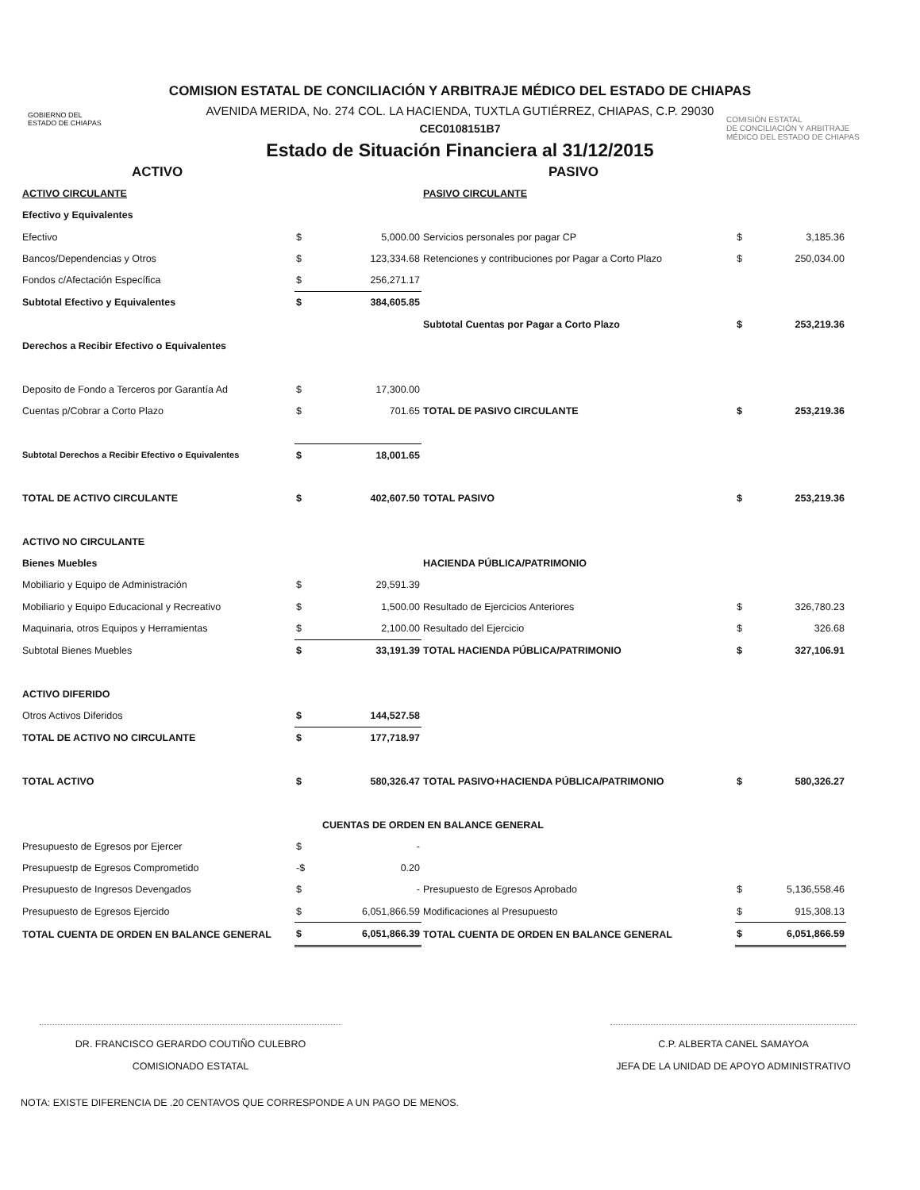GOBIERNO DEL
ESTADO DE CHIAPAS
COMISIÓN ESTATAL
DE CONCILIACIÓN Y ARBITRAJE
MÉDICO DEL ESTADO DE CHIAPAS
COMISION ESTATAL DE CONCILIACIÓN Y ARBITRAJE MÉDICO DEL ESTADO DE CHIAPAS
AVENIDA MERIDA, No. 274 COL. LA HACIENDA, TUXTLA GUTIÉRREZ, CHIAPAS, C.P. 29030
CEC0108151B7
Estado de Situación Financiera al 31/12/2015
| ACTIVO | | | PASIVO | | |
| ACTIVO CIRCULANTE | | | PASIVO CIRCULANTE | | |
| Efectivo y Equivalentes | | | | | |
| Efectivo | $ | 5,000.00 | Servicios personales por pagar CP | $ | 3,185.36 |
| Bancos/Dependencias y Otros | $ | 123,334.68 | Retenciones y contribuciones por Pagar a Corto Plazo | $ | 250,034.00 |
| Fondos c/Afectación Específica | $ | 256,271.17 | | | |
| Subtotal Efectivo y Equivalentes | $ | 384,605.85 | | | |
| | | | Subtotal Cuentas por Pagar a Corto Plazo | $ | 253,219.36 |
| Derechos a Recibir Efectivo o Equivalentes | | | | | |
| Deposito de Fondo a Terceros por Garantía Ad | $ | 17,300.00 | | | |
| Cuentas p/Cobrar a Corto Plazo | $ | 701.65 | TOTAL DE PASIVO CIRCULANTE | $ | 253,219.36 |
| Subtotal Derechos a Recibir Efectivo o Equivalentes | $ | 18,001.65 | | | |
| TOTAL DE ACTIVO CIRCULANTE | $ | 402,607.50 | TOTAL PASIVO | $ | 253,219.36 |
| ACTIVO NO CIRCULANTE | | | | | |
| Bienes Muebles | | | HACIENDA PÚBLICA/PATRIMONIO | | |
| Mobiliario y Equipo de Administración | $ | 29,591.39 | | | |
| Mobiliario y Equipo Educacional y Recreativo | $ | 1,500.00 | Resultado de Ejercicios Anteriores | $ | 326,780.23 |
| Maquinaria, otros Equipos y Herramientas | $ | 2,100.00 | Resultado del Ejercicio | $ | 326.68 |
| Subtotal Bienes Muebles | $ | 33,191.39 | TOTAL HACIENDA PÚBLICA/PATRIMONIO | $ | 327,106.91 |
| ACTIVO DIFERIDO | | | | | |
| Otros Activos Diferidos | $ | 144,527.58 | | | |
| TOTAL DE ACTIVO NO CIRCULANTE | $ | 177,718.97 | | | |
| TOTAL ACTIVO | $ | 580,326.47 | TOTAL PASIVO+HACIENDA PÚBLICA/PATRIMONIO | $ | 580,326.27 |
| CUENTAS DE ORDEN EN BALANCE GENERAL | | | | | |
| Presupuesto de Egresos por Ejercer | $ | - | | | |
| Presupuestp de Egresos Comprometido | -$ | 0.20 | | | |
| Presupuesto de Ingresos Devengados | $ | - | Presupuesto de Egresos Aprobado | $ | 5,136,558.46 |
| Presupuesto de Egresos Ejercido | $ | 6,051,866.59 | Modificaciones al Presupuesto | $ | 915,308.13 |
| TOTAL CUENTA DE ORDEN EN BALANCE GENERAL | $ | 6,051,866.39 | TOTAL CUENTA DE ORDEN EN BALANCE GENERAL | $ | 6,051,866.59 |
DR. FRANCISCO GERARDO COUTIÑO CULEBRO
COMISIONADO ESTATAL
C.P. ALBERTA CANEL SAMAYOA
JEFA DE LA UNIDAD DE APOYO ADMINISTRATIVO
NOTA: EXISTE DIFERENCIA DE .20 CENTAVOS QUE CORRESPONDE A UN PAGO DE MENOS.